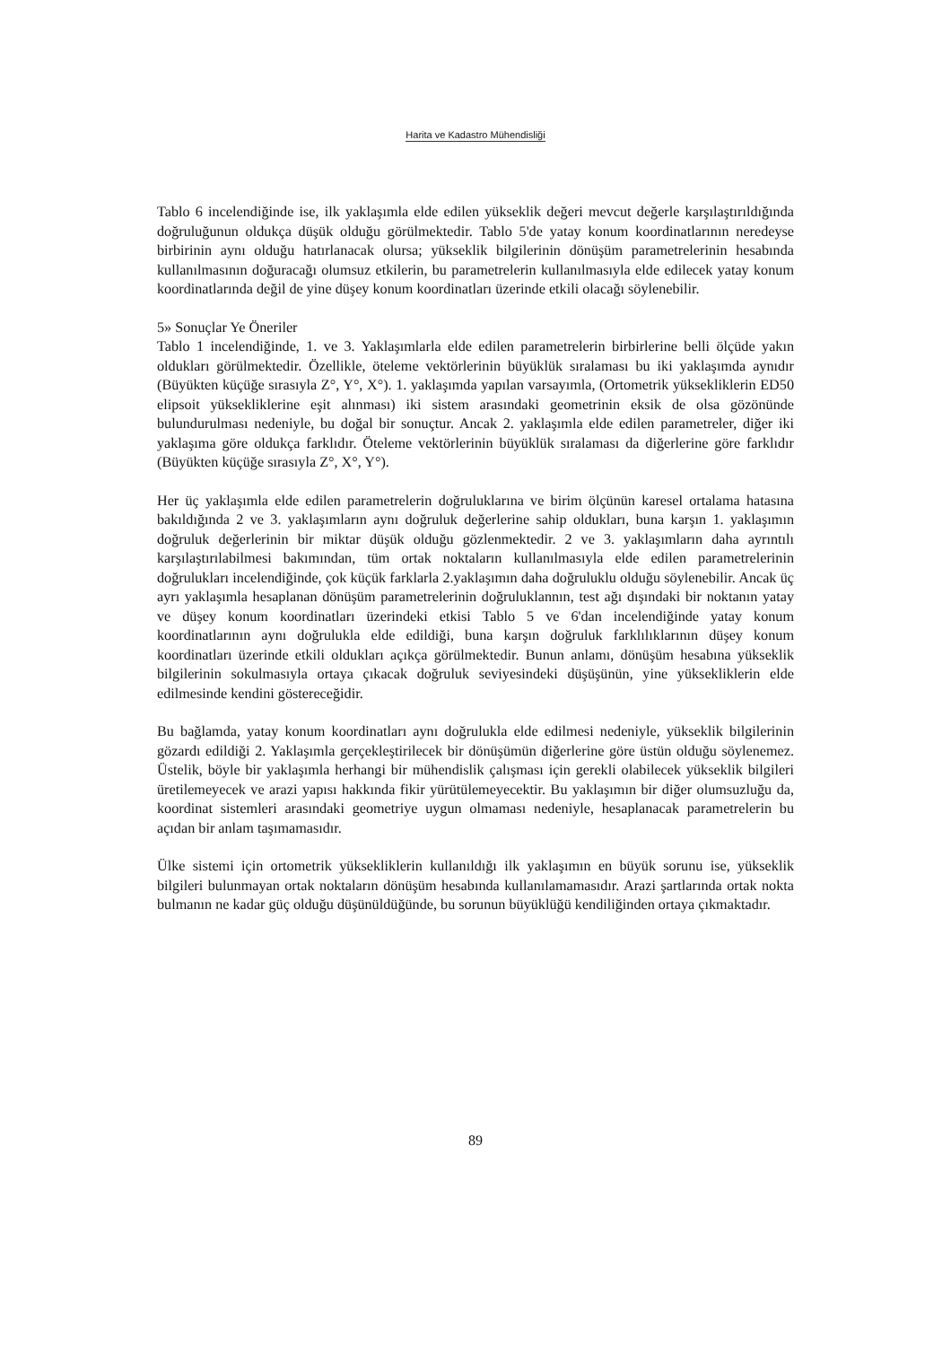Harita ve Kadastro Mühendisliği
Tablo 6 incelendiğinde ise, ilk yaklaşımla elde edilen yükseklik değeri mevcut değerle karşılaştırıldığında doğruluğunun oldukça düşük olduğu görülmektedir. Tablo 5'de yatay konum koordinatlarının neredeyse birbirinin aynı olduğu hatırlanacak olursa; yükseklik bilgilerinin dönüşüm parametrelerinin hesabında kullanılmasının doğuracağı olumsuz etkilerin, bu parametrelerin kullanılmasıyla elde edilecek yatay konum koordinatlarında değil de yine düşey konum koordinatları üzerinde etkili olacağı söylenebilir.
5» Sonuçlar Ye Öneriler
Tablo 1 incelendiğinde, 1. ve 3. Yaklaşımlarla elde edilen parametrelerin birbirlerine belli ölçüde yakın oldukları görülmektedir. Özellikle, öteleme vektörlerinin büyüklük sıralaması bu iki yaklaşımda aynıdır (Büyükten küçüğe sırasıyla Z°, Y°, X°). 1. yaklaşımda yapılan varsayımla, (Ortometrik yüksekliklerin ED50 elipsoit yüksekliklerine eşit alınması) iki sistem arasındaki geometrinin eksik de olsa gözönünde bulundurulması nedeniyle, bu doğal bir sonuçtur. Ancak 2. yaklaşımla elde edilen parametreler, diğer iki yaklaşıma göre oldukça farklıdır. Öteleme vektörlerinin büyüklük sıralaması da diğerlerine göre farklıdır (Büyükten küçüğe sırasıyla Z°, X°, Y°).
Her üç yaklaşımla elde edilen parametrelerin doğruluklarına ve birim ölçünün karesel ortalama hatasına bakıldığında 2 ve 3. yaklaşımların aynı doğruluk değerlerine sahip oldukları, buna karşın 1. yaklaşımın doğruluk değerlerinin bir miktar düşük olduğu gözlenmektedir. 2 ve 3. yaklaşımların daha ayrıntılı karşılaştırılabilmesi bakımından, tüm ortak noktaların kullanılmasıyla elde edilen parametrelerinin doğrulukları incelendiğinde, çok küçük farklarla 2.yaklaşımın daha doğruluklu olduğu söylenebilir. Ancak üç ayrı yaklaşımla hesaplanan dönüşüm parametrelerinin doğruluklannın, test ağı dışındaki bir noktanın yatay ve düşey konum koordinatları üzerindeki etkisi Tablo 5 ve 6'dan incelendiğinde yatay konum koordinatlarının aynı doğrulukla elde edildiği, buna karşın doğruluk farklılıklarının düşey konum koordinatları üzerinde etkili oldukları açıkça görülmektedir. Bunun anlamı, dönüşüm hesabına yükseklik bilgilerinin sokulmasıyla ortaya çıkacak doğruluk seviyesindeki düşüşünün, yine yüksekliklerin elde edilmesinde kendini göstereceğidir.
Bu bağlamda, yatay konum koordinatları aynı doğrulukla elde edilmesi nedeniyle, yükseklik bilgilerinin gözardı edildiği 2. Yaklaşımla gerçekleştirilecek bir dönüşümün diğerlerine göre üstün olduğu söylenemez. Üstelik, böyle bir yaklaşımla herhangi bir mühendislik çalışması için gerekli olabilecek yükseklik bilgileri üretilemeyecek ve arazi yapısı hakkında fikir yürütülemeyecektir. Bu yaklaşımın bir diğer olumsuzluğu da, koordinat sistemleri arasındaki geometriye uygun olmaması nedeniyle, hesaplanacak parametrelerin bu açıdan bir anlam taşımamasıdır.
Ülke sistemi için ortometrik yüksekliklerin kullanıldığı ilk yaklaşımın en büyük sorunu ise, yükseklik bilgileri bulunmayan ortak noktaların dönüşüm hesabında kullanılamamasıdır. Arazi şartlarında ortak nokta bulmanın ne kadar güç olduğu düşünüldüğünde, bu sorunun büyüklüğü kendiliğinden ortaya çıkmaktadır.
89